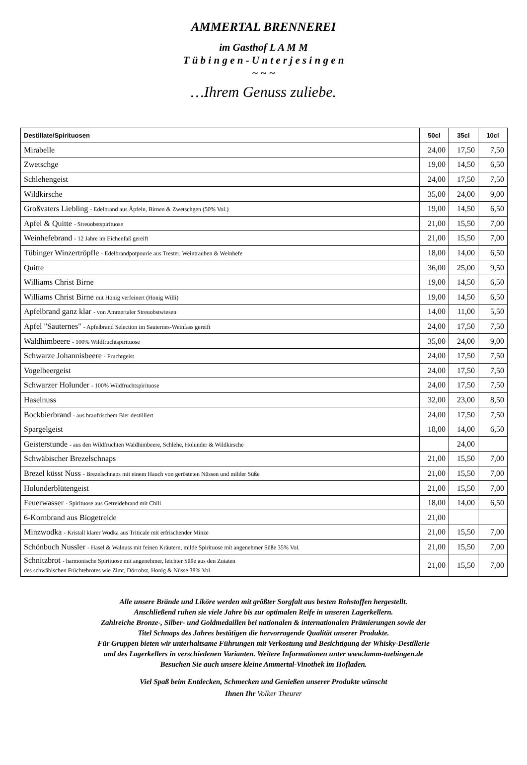AMMERTAL BRENNEREI
im Gasthof L A M M
T ü b i n g e n - U n t e r j e s i n g e n
~ ~ ~
…Ihrem Genuss zuliebe.
| Destillate/Spirituosen | 50cl | 35cl | 10cl |
| --- | --- | --- | --- |
| Mirabelle | 24,00 | 17,50 | 7,50 |
| Zwetschge | 19,00 | 14,50 | 6,50 |
| Schlehengeist | 24,00 | 17,50 | 7,50 |
| Wildkirsche | 35,00 | 24,00 | 9,00 |
| Großvaters Liebling - Edelbrand aus Äpfeln, Birnen & Zwetschgen (50% Vol.) | 19,00 | 14,50 | 6,50 |
| Apfel & Quitte - Streuobstspirituose | 21,00 | 15,50 | 7,00 |
| Weinhefebrand - 12 Jahre im Eichenfaß gereift | 21,00 | 15,50 | 7,00 |
| Tübinger Winzertröpfle - Edelbrandpotpourie aus Trester, Weintrauben & Weinhefe | 18,00 | 14,00 | 6,50 |
| Quitte | 36,00 | 25,00 | 9,50 |
| Williams Christ Birne | 19,00 | 14,50 | 6,50 |
| Williams Christ Birne mit Honig verfeinert (Honig Willi) | 19,00 | 14,50 | 6,50 |
| Apfelbrand ganz klar - von Ammertaler Streuobstwiesen | 14,00 | 11,00 | 5,50 |
| Apfel "Sauternes" - Apfelbrand Selection im Sauternes-Weinfass gereift | 24,00 | 17,50 | 7,50 |
| Waldhimbeere - 100% Wildfruchtspirituose | 35,00 | 24,00 | 9,00 |
| Schwarze Johannisbeere - Fruchtgeist | 24,00 | 17,50 | 7,50 |
| Vogelbeergeist | 24,00 | 17,50 | 7,50 |
| Schwarzer Holunder - 100% Wildfruchtspirituose | 24,00 | 17,50 | 7,50 |
| Haselnuss | 32,00 | 23,00 | 8,50 |
| Bockbierbrand - aus braufrischem Bier destilliert | 24,00 | 17,50 | 7,50 |
| Spargelgeist | 18,00 | 14,00 | 6,50 |
| Geisterstunde - aus den Wildfrüchten Waldhimbeere, Schlehe, Holunder & Wildkirsche | | 24,00 | |
| Schwäbischer Brezelschnaps | 21,00 | 15,50 | 7,00 |
| Brezel küsst Nuss - Brezelschnaps mit einem Hauch von gerösteten Nüssen und milder Süße | 21,00 | 15,50 | 7,00 |
| Holunderblütengeist | 21,00 | 15,50 | 7,00 |
| Feuerwasser - Spirituose aus Getreidebrand mit Chili | 18,00 | 14,00 | 6,50 |
| 6-Kornbrand aus Biogetreide | 21,00 | | |
| Minzwodka - Kristall klarer Wodka aus Triticale mit erfrischender Minze | 21,00 | 15,50 | 7,00 |
| Schönbuch Nussler - Hasel & Walnuss mit feinen Kräutern, milde Spirituose mit angenehmer Süße 35% Vol. | 21,00 | 15,50 | 7,00 |
| Schnitzbrot - harmonische Spirituose mit angenehmer, leichter Süße aus den Zutaten des schwäbischen Früchtebrotes wie Zimt, Dörrobst, Honig & Nüsse 38% Vol. | 21,00 | 15,50 | 7,00 |
Alle unsere Brände und Liköre werden mit größter Sorgfalt aus besten Rohstoffen hergestellt.
Anschließend ruhen sie viele Jahre bis zur optimalen Reife in unseren Lagerkellern.
Zahlreiche Bronze-, Silber- und Goldmedaillen bei nationalen & internationalen Prämierungen sowie der
Titel Schnaps des Jahres bestätigen die hervorragende Qualität unserer Produkte.
Für Gruppen bieten wir unterhaltsame Führungen mit Verkostung und Besichtigung der Whisky-Destillerie
und des Lagerkellers in verschiedenen Varianten. Weitere Informationen unter www.lamm-tuebingen.de
Besuchen Sie auch unsere kleine Ammertal-Vinothek im Hofladen.
Viel Spaß beim Entdecken, Schmecken und Genießen unserer Produkte wünscht
Ihnen Ihr Volker Theurer